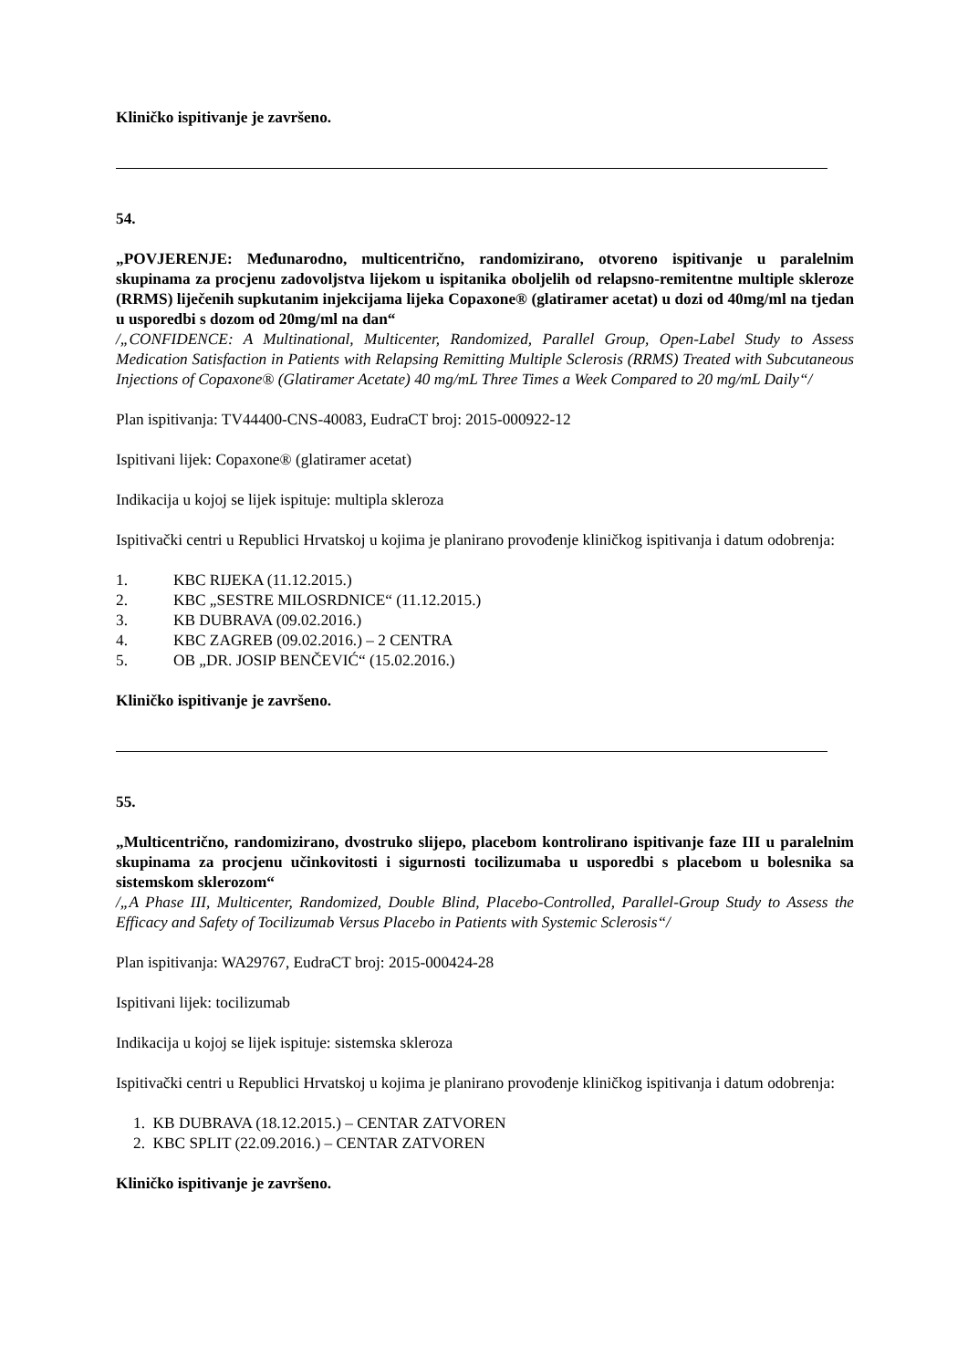Kliničko ispitivanje je završeno.
54.
„POVJERENJE: Međunarodno, multicentrično, randomizirano, otvoreno ispitivanje u paralelnim skupinama za procjenu zadovoljstva lijekom u ispitanika oboljelih od relapsno-remitentne multiple skleroze (RRMS) liječenih supkutanim injekcijama lijeka Copaxone® (glatiramer acetat) u dozi od 40mg/ml na tjedan u usporedbi s dozom od 20mg/ml na dan“
/„CONFIDENCE: A Multinational, Multicenter, Randomized, Parallel Group, Open-Label Study to Assess Medication Satisfaction in Patients with Relapsing Remitting Multiple Sclerosis (RRMS) Treated with Subcutaneous Injections of Copaxone® (Glatiramer Acetate) 40 mg/mL Three Times a Week Compared to 20 mg/mL Daily“/
Plan ispitivanja: TV44400-CNS-40083, EudraCT broj: 2015-000922-12
Ispitivani lijek: Copaxone® (glatiramer acetat)
Indikacija u kojoj se lijek ispituje: multipla skleroza
Ispitivački centri u Republici Hrvatskoj u kojima je planirano provođenje kliničkog ispitivanja i datum odobrenja:
1. KBC RIJEKA (11.12.2015.)
2. KBC „SESTRE MILOSRDNICE“ (11.12.2015.)
3. KB DUBRAVA (09.02.2016.)
4. KBC ZAGREB (09.02.2016.) – 2 CENTRA
5. OB „DR. JOSIP BENČEVIĆ“ (15.02.2016.)
Kliničko ispitivanje je završeno.
55.
„Multicentrično, randomizirano, dvostruko slijepo, placebom kontrolirano ispitivanje faze III u paralelnim skupinama za procjenu učinkovitosti i sigurnosti tocilizumaba u usporedbi s placebom u bolesnika sa sistemskom sklerozom“
/„A Phase III, Multicenter, Randomized, Double Blind, Placebo-Controlled, Parallel-Group Study to Assess the Efficacy and Safety of Tocilizumab Versus Placebo in Patients with Systemic Sclerosis“/
Plan ispitivanja: WA29767, EudraCT broj: 2015-000424-28
Ispitivani lijek: tocilizumab
Indikacija u kojoj se lijek ispituje: sistemska skleroza
Ispitivački centri u Republici Hrvatskoj u kojima je planirano provođenje kliničkog ispitivanja i datum odobrenja:
1. KB DUBRAVA (18.12.2015.) – CENTAR ZATVOREN
2. KBC SPLIT (22.09.2016.) – CENTAR ZATVOREN
Kliničko ispitivanje je završeno.